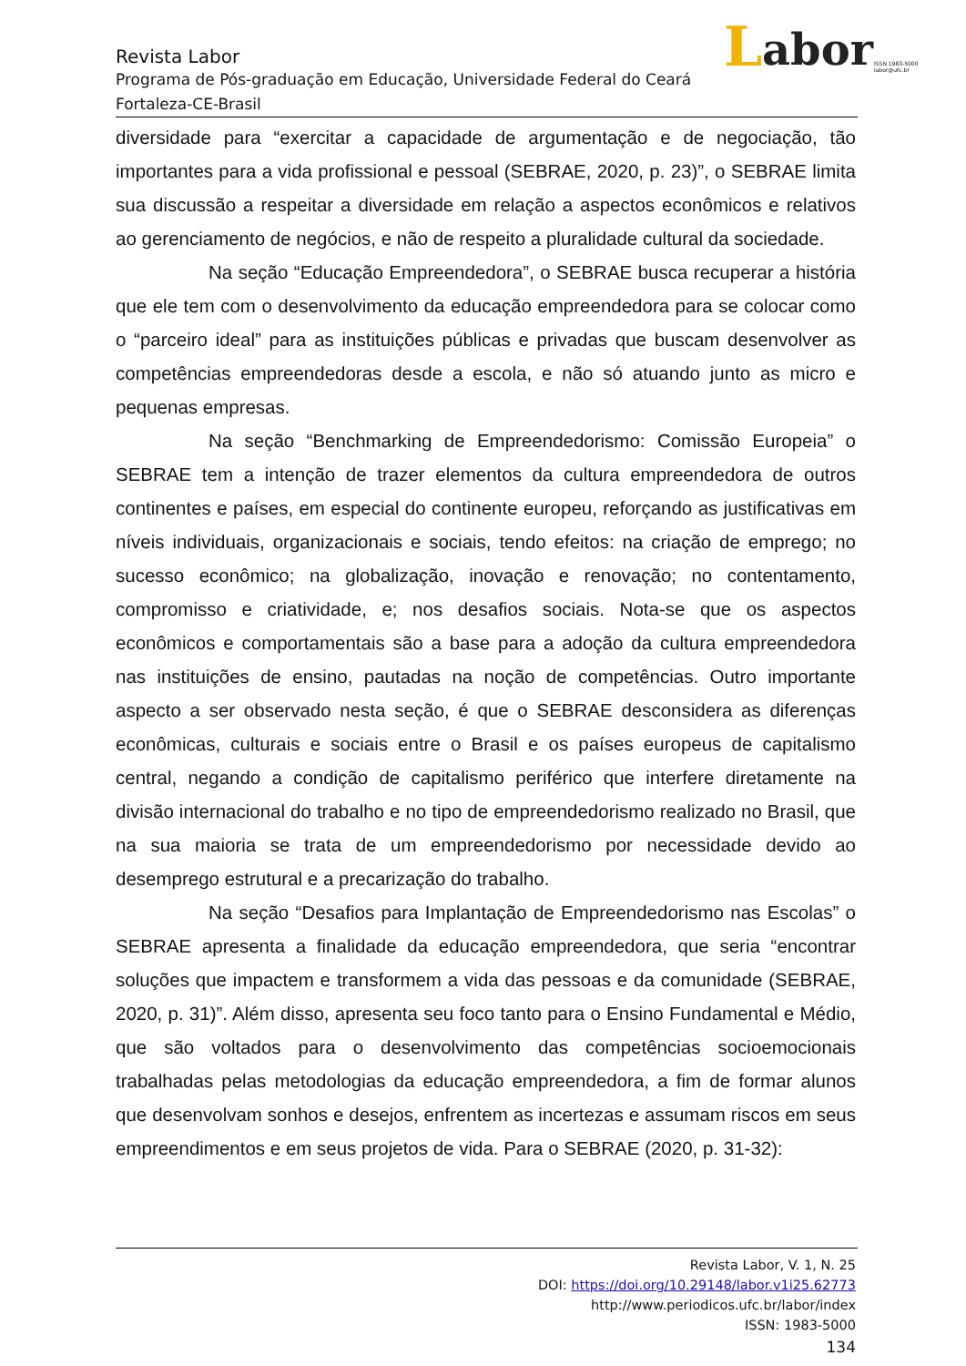L abor ISSN 1983-5000
labor@ufc.br
Revista Labor
Programa de Pós-graduação em Educação, Universidade Federal do Ceará
Fortaleza-CE-Brasil
diversidade para “exercitar a capacidade de argumentação e de negociação, tão importantes para a vida profissional e pessoal (SEBRAE, 2020, p. 23)”, o SEBRAE limita sua discussão a respeitar a diversidade em relação a aspectos econômicos e relativos ao gerenciamento de negócios, e não de respeito a pluralidade cultural da sociedade.
Na seção “Educação Empreendedora”, o SEBRAE busca recuperar a história que ele tem com o desenvolvimento da educação empreendedora para se colocar como o “parceiro ideal” para as instituições públicas e privadas que buscam desenvolver as competências empreendedoras desde a escola, e não só atuando junto as micro e pequenas empresas.
Na seção “Benchmarking de Empreendedorismo: Comissão Europeia” o SEBRAE tem a intenção de trazer elementos da cultura empreendedora de outros continentes e países, em especial do continente europeu, reforçando as justificativas em níveis individuais, organizacionais e sociais, tendo efeitos: na criação de emprego; no sucesso econômico; na globalização, inovação e renovação; no contentamento, compromisso e criatividade, e; nos desafios sociais. Nota-se que os aspectos econômicos e comportamentais são a base para a adoção da cultura empreendedora nas instituições de ensino, pautadas na noção de competências. Outro importante aspecto a ser observado nesta seção, é que o SEBRAE desconsidera as diferenças econômicas, culturais e sociais entre o Brasil e os países europeus de capitalismo central, negando a condição de capitalismo periférico que interfere diretamente na divisão internacional do trabalho e no tipo de empreendedorismo realizado no Brasil, que na sua maioria se trata de um empreendedorismo por necessidade devido ao desemprego estrutural e a precarização do trabalho.
Na seção “Desafios para Implantação de Empreendedorismo nas Escolas” o SEBRAE apresenta a finalidade da educação empreendedora, que seria “encontrar soluções que impactem e transformem a vida das pessoas e da comunidade (SEBRAE, 2020, p. 31)”. Além disso, apresenta seu foco tanto para o Ensino Fundamental e Médio, que são voltados para o desenvolvimento das competências socioemocionais trabalhadas pelas metodologias da educação empreendedora, a fim de formar alunos que desenvolvam sonhos e desejos, enfrentem as incertezas e assumam riscos em seus empreendimentos e em seus projetos de vida. Para o SEBRAE (2020, p. 31-32):
Revista Labor, V. 1, N. 25
DOI: https://doi.org/10.29148/labor.v1i25.62773
http://www.periodicos.ufc.br/labor/index
ISSN: 1983-5000
134